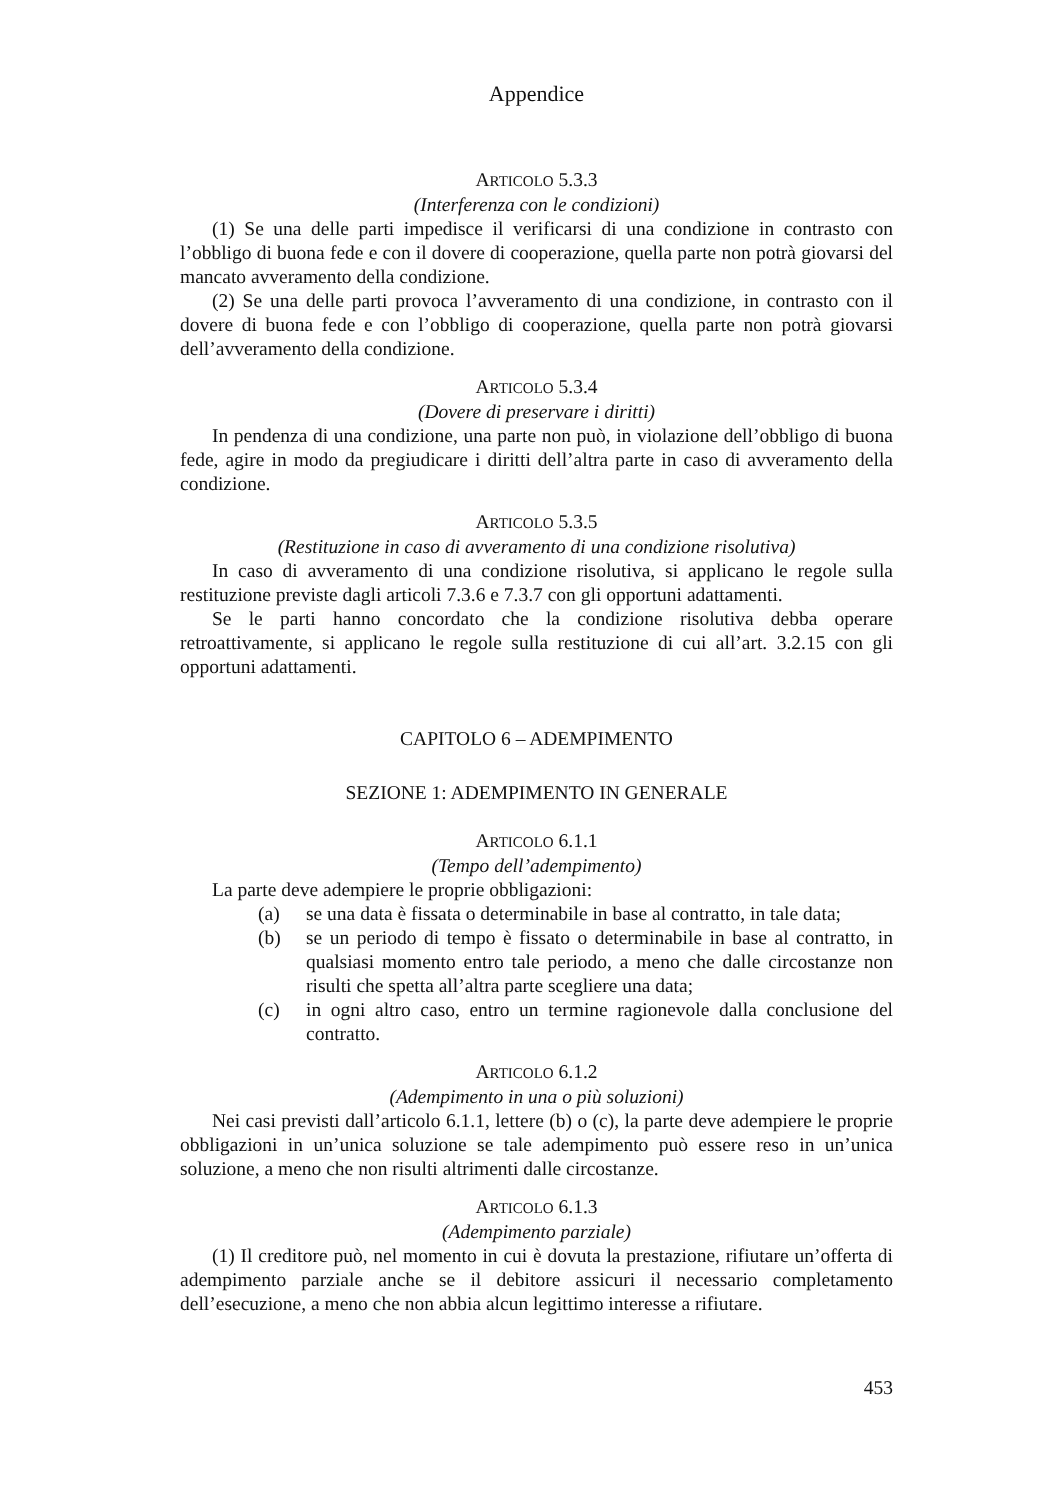Appendice
ARTICOLO 5.3.3
(Interferenza con le condizioni)
(1) Se una delle parti impedisce il verificarsi di una condizione in contrasto con l’obbligo di buona fede e con il dovere di cooperazione, quella parte non potrà giovarsi del mancato avveramento della condizione.
(2) Se una delle parti provoca l’avveramento di una condizione, in contrasto con il dovere di buona fede e con l’obbligo di cooperazione, quella parte non potrà giovarsi dell’avveramento della condizione.
ARTICOLO 5.3.4
(Dovere di preservare i diritti)
In pendenza di una condizione, una parte non può, in violazione dell’obbligo di buona fede, agire in modo da pregiudicare i diritti dell’altra parte in caso di avveramento della condizione.
ARTICOLO 5.3.5
(Restituzione in caso di avveramento di una condizione risolutiva)
In caso di avveramento di una condizione risolutiva, si applicano le regole sulla restituzione previste dagli articoli 7.3.6 e 7.3.7 con gli opportuni adattamenti.
Se le parti hanno concordato che la condizione risolutiva debba operare retroattivamente, si applicano le regole sulla restituzione di cui all’art. 3.2.15 con gli opportuni adattamenti.
CAPITOLO 6 – ADEMPIMENTO
SEZIONE 1: ADEMPIMENTO IN GENERALE
ARTICOLO 6.1.1
(Tempo dell’adempimento)
La parte deve adempiere le proprie obbligazioni:
(a) se una data è fissata o determinabile in base al contratto, in tale data;
(b) se un periodo di tempo è fissato o determinabile in base al contratto, in qualsiasi momento entro tale periodo, a meno che dalle circostanze non risulti che spetta all’altra parte scegliere una data;
(c) in ogni altro caso, entro un termine ragionevole dalla conclusione del contratto.
ARTICOLO 6.1.2
(Adempimento in una o più soluzioni)
Nei casi previsti dall’articolo 6.1.1, lettere (b) o (c), la parte deve adempiere le proprie obbligazioni in un’unica soluzione se tale adempimento può essere reso in un’unica soluzione, a meno che non risulti altrimenti dalle circostanze.
ARTICOLO 6.1.3
(Adempimento parziale)
(1) Il creditore può, nel momento in cui è dovuta la prestazione, rifiutare un’offerta di adempimento parziale anche se il debitore assicuri il necessario completamento dell’esecuzione, a meno che non abbia alcun legittimo interesse a rifiutare.
453